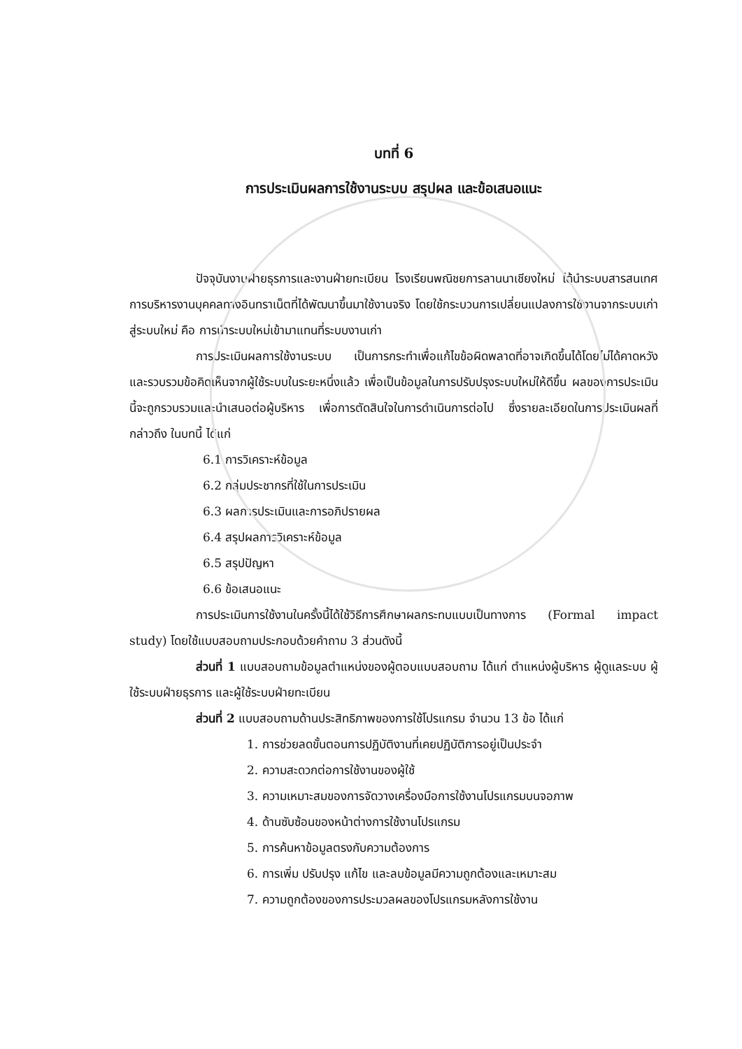บทที่ 6
การประเมินผลการใช้งานระบบ สรุปผล และข้อเสนอแนะ
ปัจจุบันงานฝ่ายธุรการและงานฝ่ายทะเบียน โรงเรียนพณิชยการลานนาเชียงใหม่ ได้นำระบบสารสนเทศการบริหารงานบุคคลทางอินทราเน็ตที่ได้พัฒนาขึ้นมาใช้งานจริง โดยใช้กระบวนการเปลี่ยนแปลงการใช้งานจากระบบเก่าสู่ระบบใหม่ คือ การนำระบบใหม่เข้ามาแทนที่ระบบงานเก่า
การประเมินผลการใช้งานระบบ เป็นการกระทำเพื่อแก้ไขข้อผิดพลาดที่อาจเกิดขึ้นได้โดยไม่ได้คาดหวัง และรวบรวมข้อคิดเห็นจากผู้ใช้ระบบในระยะหนึ่งแล้ว เพื่อเป็นข้อมูลในการปรับปรุงระบบใหม่ให้ดีขึ้น ผลของการประเมินนี้จะถูกรวบรวมและนำเสนอต่อผู้บริหาร เพื่อการตัดสินใจในการดำเนินการต่อไป ซึ่งรายละเอียดในการประเมินผลที่กล่าวถึง ในบทนี้ ได้แก่
6.1 การวิเคราะห์ข้อมูล
6.2 กลุ่มประชากรที่ใช้ในการประเมิน
6.3 ผลการประเมินและการอภิปรายผล
6.4 สรุปผลการวิเคราะห์ข้อมูล
6.5 สรุปปัญหา
6.6 ข้อเสนอแนะ
การประเมินการใช้งานในครั้งนี้ได้ใช้วิธีการศึกษาผลกระทบแบบเป็นทางการ (Formal impact study) โดยใช้แบบสอบถามประกอบด้วยคำถาม 3 ส่วนดังนี้
ส่วนที่ 1 แบบสอบถามข้อมูลตำแหน่งของผู้ตอบแบบสอบถาม ได้แก่ ตำแหน่งผู้บริหาร ผู้ดูแลระบบ ผู้ใช้ระบบฝ่ายธุรการ และผู้ใช้ระบบฝ่ายทะเบียน
ส่วนที่ 2 แบบสอบถามด้านประสิทธิภาพของการใช้โปรแกรม จำนวน 13 ข้อ ได้แก่
1. การช่วยลดขั้นตอนการปฏิบัติงานที่เคยปฏิบัติการอยู่เป็นประจำ
2. ความสะดวกต่อการใช้งานของผู้ใช้
3. ความเหมาะสมของการจัดวางเครื่องมือการใช้งานโปรแกรมบนจอภาพ
4. ด้านซับซ้อนของหน้าต่างการใช้งานโปรแกรม
5. การค้นหาข้อมูลตรงกับความต้องการ
6. การเพิ่ม ปรับปรุง แก้ไข และลบข้อมูลมีความถูกต้องและเหมาะสม
7. ความถูกต้องของการประมวลผลของโปรแกรมหลังการใช้งาน